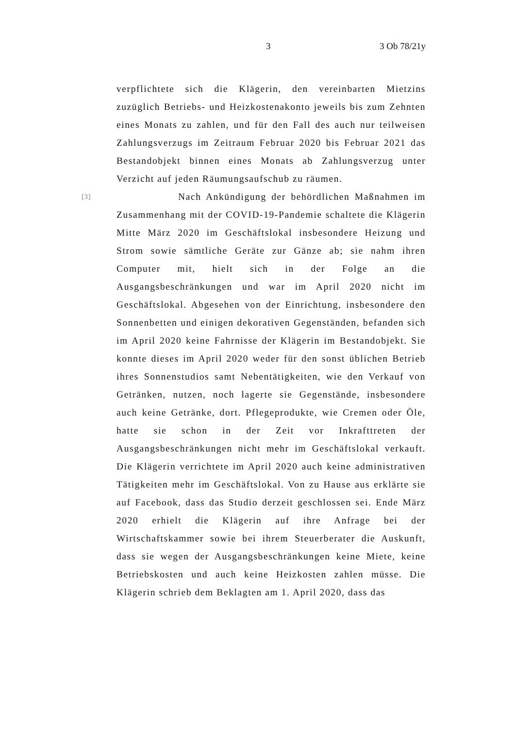3 3 Ob 78/21y
verpflichtete sich die Klägerin, den vereinbarten Mietzins zuzüglich Betriebs- und Heizkostenakonto jeweils bis zum Zehnten eines Monats zu zahlen, und für den Fall des auch nur teilweisen Zahlungsverzugs im Zeitraum Februar 2020 bis Februar 2021 das Bestandobjekt binnen eines Monats ab Zahlungsverzug unter Verzicht auf jeden Räumungsaufschub zu räumen.
[3]
Nach Ankündigung der behördlichen Maßnahmen im Zusammenhang mit der COVID-19-Pandemie schaltete die Klägerin Mitte März 2020 im Geschäftslokal insbesondere Heizung und Strom sowie sämtliche Geräte zur Gänze ab; sie nahm ihren Computer mit, hielt sich in der Folge an die Ausgangsbeschränkungen und war im April 2020 nicht im Geschäftslokal. Abgesehen von der Einrichtung, insbesondere den Sonnenbetten und einigen dekorativen Gegenständen, befanden sich im April 2020 keine Fahrnisse der Klägerin im Bestandobjekt. Sie konnte dieses im April 2020 weder für den sonst üblichen Betrieb ihres Sonnenstudios samt Nebentätigkeiten, wie den Verkauf von Getränken, nutzen, noch lagerte sie Gegenstände, insbesondere auch keine Getränke, dort. Pflegeprodukte, wie Cremen oder Öle, hatte sie schon in der Zeit vor Inkrafttreten der Ausgangsbeschränkungen nicht mehr im Geschäftslokal verkauft. Die Klägerin verrichtete im April 2020 auch keine administrativen Tätigkeiten mehr im Geschäftslokal. Von zu Hause aus erklärte sie auf Facebook, dass das Studio derzeit geschlossen sei. Ende März 2020 erhielt die Klägerin auf ihre Anfrage bei der Wirtschaftskammer sowie bei ihrem Steuerberater die Auskunft, dass sie wegen der Ausgangsbeschränkungen keine Miete, keine Betriebskosten und auch keine Heizkosten zahlen müsse. Die Klägerin schrieb dem Beklagten am 1. April 2020, dass das